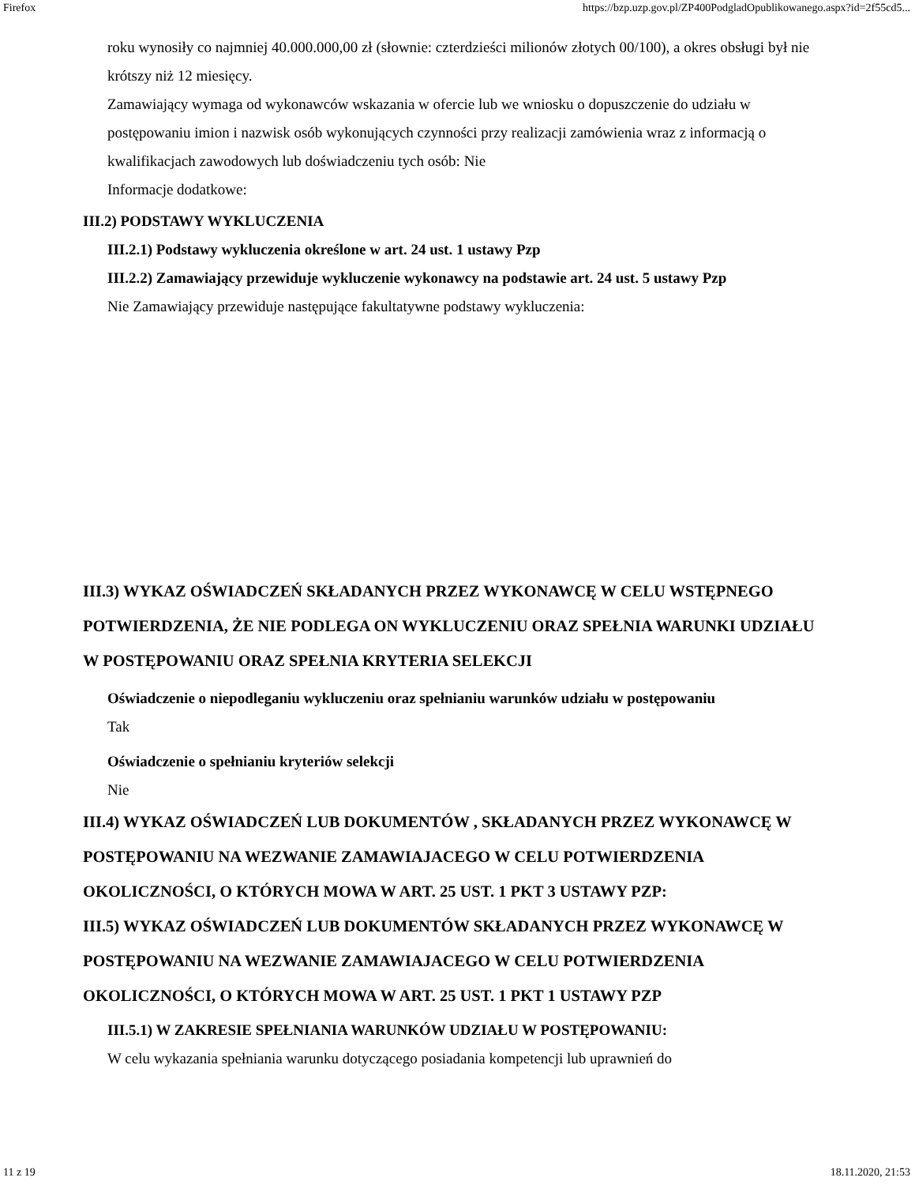Firefox https://bzp.uzp.gov.pl/ZP400PodgladOpublikowanego.aspx?id=2f55cd5...
roku wynosiły co najmniej 40.000.000,00 zł (słownie: czterdzieści milionów złotych 00/100), a okres obsługi był nie krótszy niż 12 miesięcy.
Zamawiający wymaga od wykonawców wskazania w ofercie lub we wniosku o dopuszczenie do udziału w postępowaniu imion i nazwisk osób wykonujących czynności przy realizacji zamówienia wraz z informacją o kwalifikacjach zawodowych lub doświadczeniu tych osób: Nie
Informacje dodatkowe:
III.2) PODSTAWY WYKLUCZENIA
III.2.1) Podstawy wykluczenia określone w art. 24 ust. 1 ustawy Pzp
III.2.2) Zamawiający przewiduje wykluczenie wykonawcy na podstawie art. 24 ust. 5 ustawy Pzp
Nie Zamawiający przewiduje następujące fakultatywne podstawy wykluczenia:
III.3) WYKAZ OŚWIADCZEŃ SKŁADANYCH PRZEZ WYKONAWCĘ W CELU WSTĘPNEGO POTWIERDZENIA, ŻE NIE PODLEGA ON WYKLUCZENIU ORAZ SPEŁNIA WARUNKI UDZIAŁU W POSTĘPOWANIU ORAZ SPEŁNIA KRYTERIA SELEKCJI
Oświadczenie o niepodleganiu wykluczeniu oraz spełnianiu warunków udziału w postępowaniu
Tak
Oświadczenie o spełnianiu kryteriów selekcji
Nie
III.4) WYKAZ OŚWIADCZEŃ LUB DOKUMENTÓW , SKŁADANYCH PRZEZ WYKONAWCĘ W POSTĘPOWANIU NA WEZWANIE ZAMAWIAJACEGO W CELU POTWIERDZENIA OKOLICZNOŚCI, O KTÓRYCH MOWA W ART. 25 UST. 1 PKT 3 USTAWY PZP:
III.5) WYKAZ OŚWIADCZEŃ LUB DOKUMENTÓW SKŁADANYCH PRZEZ WYKONAWCĘ W POSTĘPOWANIU NA WEZWANIE ZAMAWIAJACEGO W CELU POTWIERDZENIA OKOLICZNOŚCI, O KTÓRYCH MOWA W ART. 25 UST. 1 PKT 1 USTAWY PZP
III.5.1) W ZAKRESIE SPEŁNIANIA WARUNKÓW UDZIAŁU W POSTĘPOWANIU:
W celu wykazania spełniania warunku dotyczącego posiadania kompetencji lub uprawnień do
11 z 19 18.11.2020, 21:53